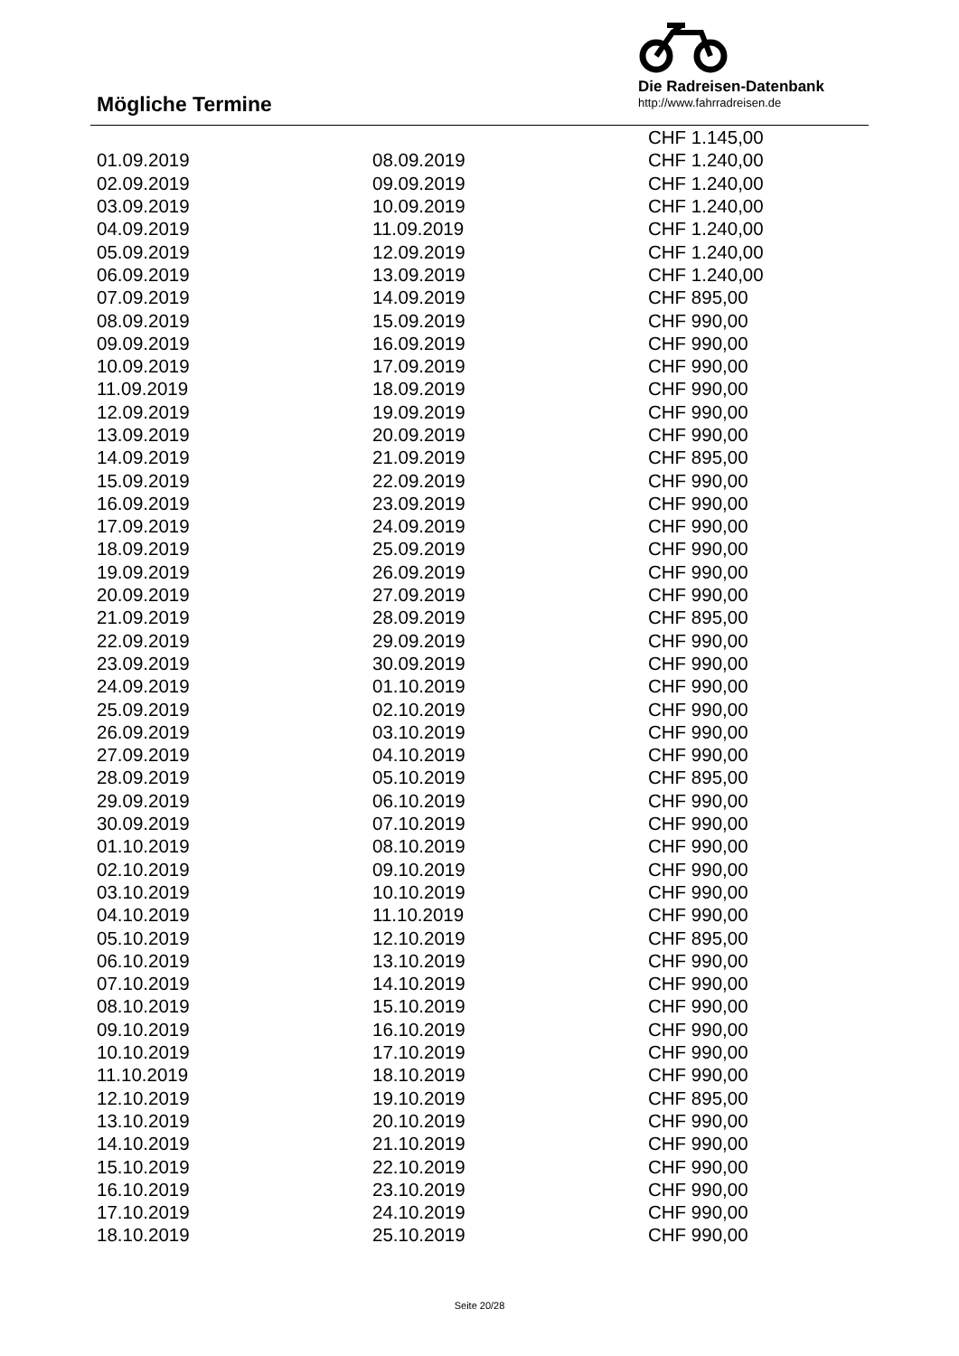Mögliche Termine
Die Radreisen-Datenbank
http://www.fahrradreisen.de
| | | CHF 1.145,00 |
| 01.09.2019 | 08.09.2019 | CHF 1.240,00 |
| 02.09.2019 | 09.09.2019 | CHF 1.240,00 |
| 03.09.2019 | 10.09.2019 | CHF 1.240,00 |
| 04.09.2019 | 11.09.2019 | CHF 1.240,00 |
| 05.09.2019 | 12.09.2019 | CHF 1.240,00 |
| 06.09.2019 | 13.09.2019 | CHF 1.240,00 |
| 07.09.2019 | 14.09.2019 | CHF 895,00 |
| 08.09.2019 | 15.09.2019 | CHF 990,00 |
| 09.09.2019 | 16.09.2019 | CHF 990,00 |
| 10.09.2019 | 17.09.2019 | CHF 990,00 |
| 11.09.2019 | 18.09.2019 | CHF 990,00 |
| 12.09.2019 | 19.09.2019 | CHF 990,00 |
| 13.09.2019 | 20.09.2019 | CHF 990,00 |
| 14.09.2019 | 21.09.2019 | CHF 895,00 |
| 15.09.2019 | 22.09.2019 | CHF 990,00 |
| 16.09.2019 | 23.09.2019 | CHF 990,00 |
| 17.09.2019 | 24.09.2019 | CHF 990,00 |
| 18.09.2019 | 25.09.2019 | CHF 990,00 |
| 19.09.2019 | 26.09.2019 | CHF 990,00 |
| 20.09.2019 | 27.09.2019 | CHF 990,00 |
| 21.09.2019 | 28.09.2019 | CHF 895,00 |
| 22.09.2019 | 29.09.2019 | CHF 990,00 |
| 23.09.2019 | 30.09.2019 | CHF 990,00 |
| 24.09.2019 | 01.10.2019 | CHF 990,00 |
| 25.09.2019 | 02.10.2019 | CHF 990,00 |
| 26.09.2019 | 03.10.2019 | CHF 990,00 |
| 27.09.2019 | 04.10.2019 | CHF 990,00 |
| 28.09.2019 | 05.10.2019 | CHF 895,00 |
| 29.09.2019 | 06.10.2019 | CHF 990,00 |
| 30.09.2019 | 07.10.2019 | CHF 990,00 |
| 01.10.2019 | 08.10.2019 | CHF 990,00 |
| 02.10.2019 | 09.10.2019 | CHF 990,00 |
| 03.10.2019 | 10.10.2019 | CHF 990,00 |
| 04.10.2019 | 11.10.2019 | CHF 990,00 |
| 05.10.2019 | 12.10.2019 | CHF 895,00 |
| 06.10.2019 | 13.10.2019 | CHF 990,00 |
| 07.10.2019 | 14.10.2019 | CHF 990,00 |
| 08.10.2019 | 15.10.2019 | CHF 990,00 |
| 09.10.2019 | 16.10.2019 | CHF 990,00 |
| 10.10.2019 | 17.10.2019 | CHF 990,00 |
| 11.10.2019 | 18.10.2019 | CHF 990,00 |
| 12.10.2019 | 19.10.2019 | CHF 895,00 |
| 13.10.2019 | 20.10.2019 | CHF 990,00 |
| 14.10.2019 | 21.10.2019 | CHF 990,00 |
| 15.10.2019 | 22.10.2019 | CHF 990,00 |
| 16.10.2019 | 23.10.2019 | CHF 990,00 |
| 17.10.2019 | 24.10.2019 | CHF 990,00 |
| 18.10.2019 | 25.10.2019 | CHF 990,00 |
Seite 20/28